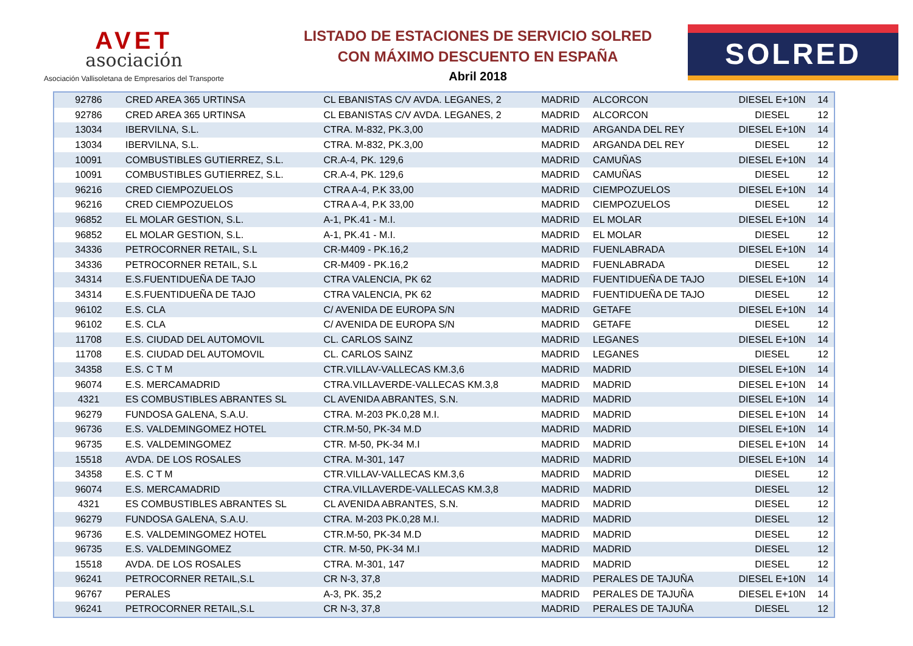AVET
asociación
Asociación Vallisoletana de Empresarios del Transporte
LISTADO DE ESTACIONES DE SERVICIO SOLRED
CON MÁXIMO DESCUENTO EN ESPAÑA
Abril 2018
SOLRED
| 92786 | CRED AREA 365 URTINSA | CL EBANISTAS C/V AVDA. LEGANES, 2 | MADRID | ALCORCON | DIESEL E+10N | 14 |
| 92786 | CRED AREA 365 URTINSA | CL EBANISTAS C/V AVDA. LEGANES, 2 | MADRID | ALCORCON | DIESEL | 12 |
| 13034 | IBERVILNA, S.L. | CTRA. M-832, PK.3,00 | MADRID | ARGANDA DEL REY | DIESEL E+10N | 14 |
| 13034 | IBERVILNA, S.L. | CTRA. M-832, PK.3,00 | MADRID | ARGANDA DEL REY | DIESEL | 12 |
| 10091 | COMBUSTIBLES GUTIERREZ, S.L. | CR.A-4, PK. 129,6 | MADRID | CAMUÑAS | DIESEL E+10N | 14 |
| 10091 | COMBUSTIBLES GUTIERREZ, S.L. | CR.A-4, PK. 129,6 | MADRID | CAMUÑAS | DIESEL | 12 |
| 96216 | CRED CIEMPOZUELOS | CTRA A-4, P.K 33,00 | MADRID | CIEMPOZUELOS | DIESEL E+10N | 14 |
| 96216 | CRED CIEMPOZUELOS | CTRA A-4, P.K 33,00 | MADRID | CIEMPOZUELOS | DIESEL | 12 |
| 96852 | EL MOLAR GESTION, S.L. | A-1, PK.41 - M.I. | MADRID | EL MOLAR | DIESEL E+10N | 14 |
| 96852 | EL MOLAR GESTION, S.L. | A-1, PK.41 - M.I. | MADRID | EL MOLAR | DIESEL | 12 |
| 34336 | PETROCORNER RETAIL, S.L | CR-M409 - PK.16,2 | MADRID | FUENLABRADA | DIESEL E+10N | 14 |
| 34336 | PETROCORNER RETAIL, S.L | CR-M409 - PK.16,2 | MADRID | FUENLABRADA | DIESEL | 12 |
| 34314 | E.S.FUENTIDUEÑA DE TAJO | CTRA VALENCIA, PK 62 | MADRID | FUENTIDUEÑA DE TAJO | DIESEL E+10N | 14 |
| 34314 | E.S.FUENTIDUEÑA DE TAJO | CTRA VALENCIA, PK 62 | MADRID | FUENTIDUEÑA DE TAJO | DIESEL | 12 |
| 96102 | E.S. CLA | C/ AVENIDA DE EUROPA S/N | MADRID | GETAFE | DIESEL E+10N | 14 |
| 96102 | E.S. CLA | C/ AVENIDA DE EUROPA S/N | MADRID | GETAFE | DIESEL | 12 |
| 11708 | E.S. CIUDAD DEL AUTOMOVIL | CL. CARLOS SAINZ | MADRID | LEGANES | DIESEL E+10N | 14 |
| 11708 | E.S. CIUDAD DEL AUTOMOVIL | CL. CARLOS SAINZ | MADRID | LEGANES | DIESEL | 12 |
| 34358 | E.S. C T M | CTR.VILLAV-VALLECAS KM.3,6 | MADRID | MADRID | DIESEL E+10N | 14 |
| 96074 | E.S. MERCAMADRID | CTRA.VILLAVERDE-VALLECAS KM.3,8 | MADRID | MADRID | DIESEL E+10N | 14 |
| 4321 | ES COMBUSTIBLES ABRANTES SL | CL AVENIDA ABRANTES, S.N. | MADRID | MADRID | DIESEL E+10N | 14 |
| 96279 | FUNDOSA GALENA, S.A.U. | CTRA. M-203 PK.0,28 M.I. | MADRID | MADRID | DIESEL E+10N | 14 |
| 96736 | E.S. VALDEMINGOMEZ HOTEL | CTR.M-50, PK-34 M.D | MADRID | MADRID | DIESEL E+10N | 14 |
| 96735 | E.S. VALDEMINGOMEZ | CTR. M-50, PK-34 M.I | MADRID | MADRID | DIESEL E+10N | 14 |
| 15518 | AVDA. DE LOS ROSALES | CTRA. M-301, 147 | MADRID | MADRID | DIESEL E+10N | 14 |
| 34358 | E.S. C T M | CTR.VILLAV-VALLECAS KM.3,6 | MADRID | MADRID | DIESEL | 12 |
| 96074 | E.S. MERCAMADRID | CTRA.VILLAVERDE-VALLECAS KM.3,8 | MADRID | MADRID | DIESEL | 12 |
| 4321 | ES COMBUSTIBLES ABRANTES SL | CL AVENIDA ABRANTES, S.N. | MADRID | MADRID | DIESEL | 12 |
| 96279 | FUNDOSA GALENA, S.A.U. | CTRA. M-203 PK.0,28 M.I. | MADRID | MADRID | DIESEL | 12 |
| 96736 | E.S. VALDEMINGOMEZ HOTEL | CTR.M-50, PK-34 M.D | MADRID | MADRID | DIESEL | 12 |
| 96735 | E.S. VALDEMINGOMEZ | CTR. M-50, PK-34 M.I | MADRID | MADRID | DIESEL | 12 |
| 15518 | AVDA. DE LOS ROSALES | CTRA. M-301, 147 | MADRID | MADRID | DIESEL | 12 |
| 96241 | PETROCORNER RETAIL,S.L | CR N-3, 37,8 | MADRID | PERALES DE TAJUÑA | DIESEL E+10N | 14 |
| 96767 | PERALES | A-3, PK. 35,2 | MADRID | PERALES DE TAJUÑA | DIESEL E+10N | 14 |
| 96241 | PETROCORNER RETAIL,S.L | CR N-3, 37,8 | MADRID | PERALES DE TAJUÑA | DIESEL | 12 |